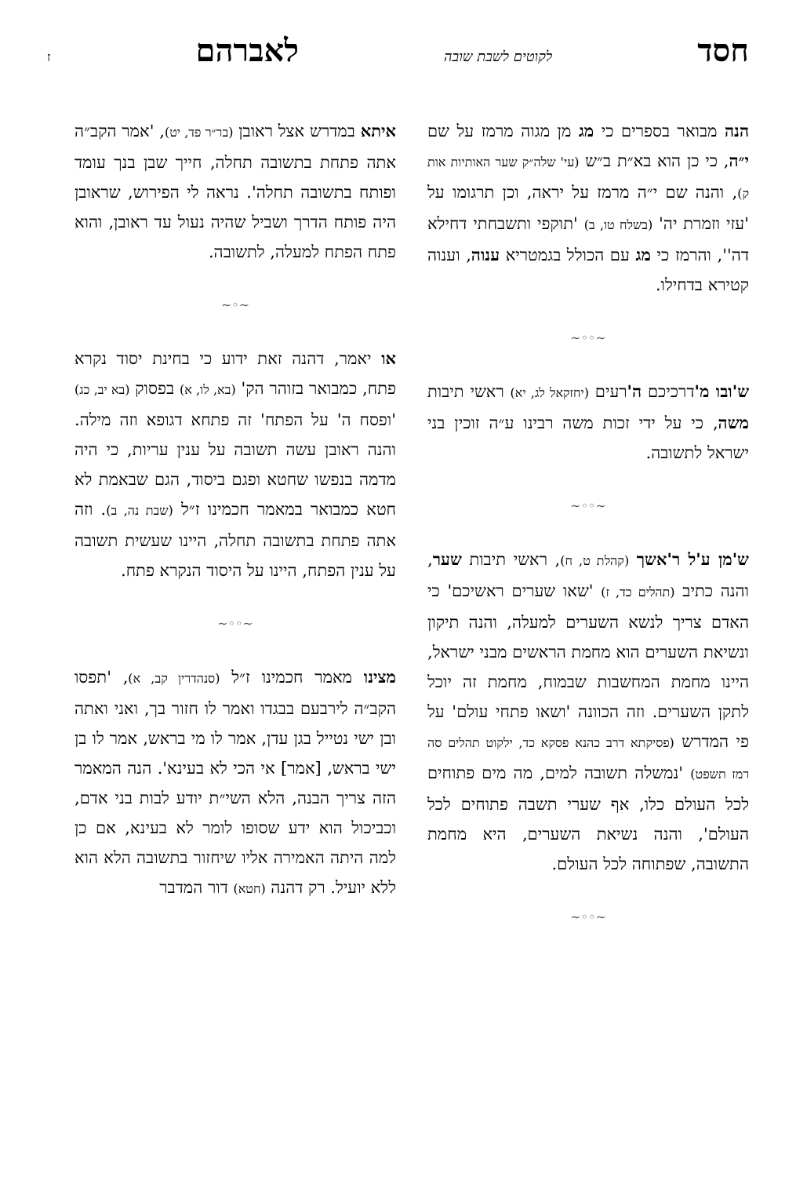חסד לקוטים לשבת שובה לאברהם ז
הנה מבואר בספרים כי מג מן מגוה מרמז על שם י״ה, כי כן הוא בא״ת ב״ש (עי' שלה״ק שער האותיות אות ק), והנה שם י״ה מרמז על יראה, וכן תרגומו על 'עזי וזמרת יה' (בשלח טו, ב) 'תוקפי ותשבחתי דחילא דה'', והרמז כי מג עם הכולל בגמטריא ענוה, וענוה קטירא בדחילו.
~◦◦~
ש'ובו מ'דרכיכם ה'רעים (יחזקאל לג, יא) ראשי תיבות משה, כי על ידי זכות משה רבינו ע״ה זוכין בני ישראל לתשובה.
~◦◦~
ש'מן ע'ל ר'אשך (קהלת ט, ח), ראשי תיבות שער, והנה כתיב (תהלים כד, ז) 'שאו שערים ראשיכם' כי האדם צריך לנשא השערים למעלה, והנה תיקון ונשיאת השערים הוא מחמת הראשים מבני ישראל, היינו מחמת המחשבות שבמוח, מחמת זה יוכל לתקן השערים. וזה הכוונה 'ושאו פתחי עולם' על פי המדרש (פסיקתא דרב כהנא פסקא כד, ילקוט תהלים סה רמז תשפט) 'נמשלה תשובה למים, מה מים פתוחים לכל העולם כלו, אף שערי תשבה פתוחים לכל העולם', והנה נשיאת השערים, היא מחמת התשובה, שפתוחה לכל העולם.
~◦◦~
איתא במדרש אצל ראובן (בר״ר פד, יט), 'אמר הקב״ה אתה פתחת בתשובה תחלה, חייך שבן בנך עומד ופותח בתשובה תחלה'. נראה לי הפירוש, שראובן היה פותח הדרך ושביל שהיה נעול עד ראובן, והוא פתח הפתח למעלה, לתשובה.
~◦~
או יאמר, דהנה זאת ידוע כי בחינת יסוד נקרא פתח, כמבואר בזוהר הק' (בא, לו, א) בפסוק (בא יב, כג) 'ופסח ה' על הפתח' זה פתחא דגופא וזה מילה. והנה ראובן עשה תשובה על ענין עריות, כי היה מדמה בנפשו שחטא ופגם ביסוד, הגם שבאמת לא חטא כמבואר במאמר חכמינו ז״ל (שבת נה, ב). וזה אתה פתחת בתשובה תחלה, היינו שעשית תשובה על ענין הפתח, היינו על היסוד הנקרא פתח.
~◦◦~
מצינו מאמר חכמינו ז״ל (סנהדרין קב, א), 'תפסו הקב״ה לירבעם בבגדו ואמר לו חזור בך, ואני ואתה ובן ישי נטייל בגן עדן, אמר לו מי בראש, אמר לו בן ישי בראש, [אמר] אי הכי לא בעינא'. הנה המאמר הזה צריך הבנה, הלא השי״ת יודע לבות בני אדם, וכביכול הוא ידע שסופו לומר לא בעינא, אם כן למה היתה האמירה אליו שיחזור בתשובה הלא הוא ללא יועיל. רק דהנה (חטא) דור המדבר